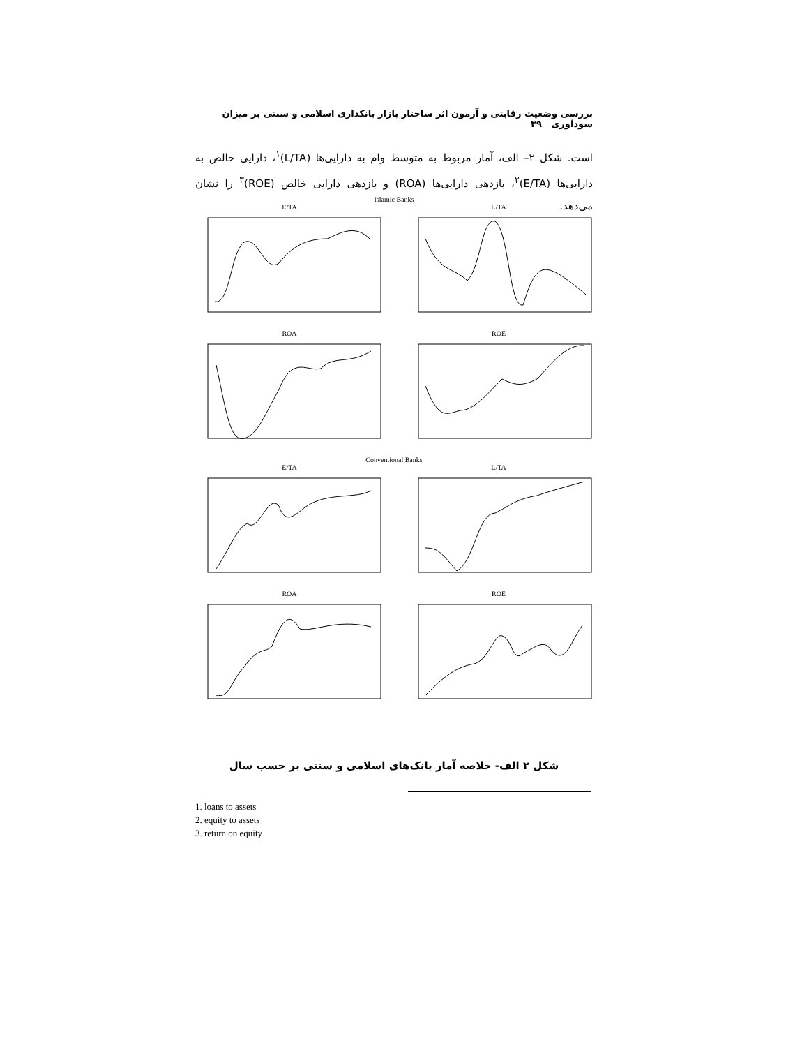بررسی وضعیت رقابتی و آزمون اثر ساختار بازار بانکداری اسلامی و سنتی بر میزان سودآوری ۳۹
است. شکل ۲– الف، آمار مربوط به متوسط وام به دارایی‌ها (L/TA)<sup>۱</sup>، دارایی خالص به دارایی‌ها (E/TA)<sup>۲</sup>، بازدهی دارایی‌ها (ROA) و بازدهی دارایی خالص (ROE)<sup>۳</sup> را نشان می‌دهد.
Islamic Banks
E/TA L/TA
ROA ROE
Conventional Banks
E/TA L/TA
ROA ROE
شکل ۲ الف- خلاصه آمار بانک‌های اسلامی و سنتی بر حسب سال
1. loans to assets
2. equity to assets
3. return on equity